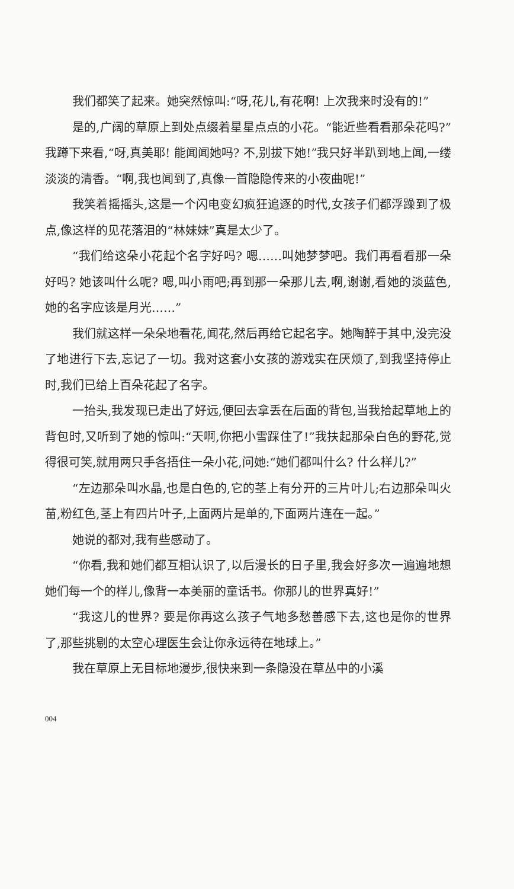我们都笑了起来。她突然惊叫:“呀,花儿,有花啊! 上次我来时没有的!”
是的,广阔的草原上到处点缀着星星点点的小花。“能近些看看那朵花吗?”我蹲下来看,“呀,真美耶! 能闻闻她吗? 不,别拔下她!”我只好半趴到地上闻,一缕淡淡的清香。“啊,我也闻到了,真像一首隐隐传来的小夜曲呢!”
我笑着摇摇头,这是一个闪电变幻疯狂追逐的时代,女孩子们都浮躁到了极点,像这样的见花落泪的“林妹妹”真是太少了。
“我们给这朵小花起个名字好吗? 嗯……叫她梦梦吧。我们再看看那一朵好吗? 她该叫什么呢? 嗯,叫小雨吧;再到那一朵那儿去,啊,谢谢,看她的淡蓝色,她的名字应该是月光……”
我们就这样一朵朵地看花,闻花,然后再给它起名字。她陶醉于其中,没完没了地进行下去,忘记了一切。我对这套小女孩的游戏实在厌烦了,到我坚持停止时,我们已给上百朵花起了名字。
一抬头,我发现已走出了好远,便回去拿丢在后面的背包,当我拾起草地上的背包时,又听到了她的惊叫:“天啊,你把小雪踩住了!”我扶起那朵白色的野花,觉得很可笑,就用两只手各捂住一朵小花,问她:“她们都叫什么? 什么样儿?”
“左边那朵叫水晶,也是白色的,它的茎上有分开的三片叶儿;右边那朵叫火苗,粉红色,茎上有四片叶子,上面两片是单的,下面两片连在一起。”
她说的都对,我有些感动了。
“你看,我和她们都互相认识了,以后漫长的日子里,我会好多次一遍遍地想她们每一个的样儿,像背一本美丽的童话书。你那儿的世界真好!”
“我这儿的世界? 要是你再这么孩子气地多愁善感下去,这也是你的世界了,那些挑剔的太空心理医生会让你永远待在地球上。”
我在草原上无目标地漫步,很快来到一条隐没在草丛中的小溪
004